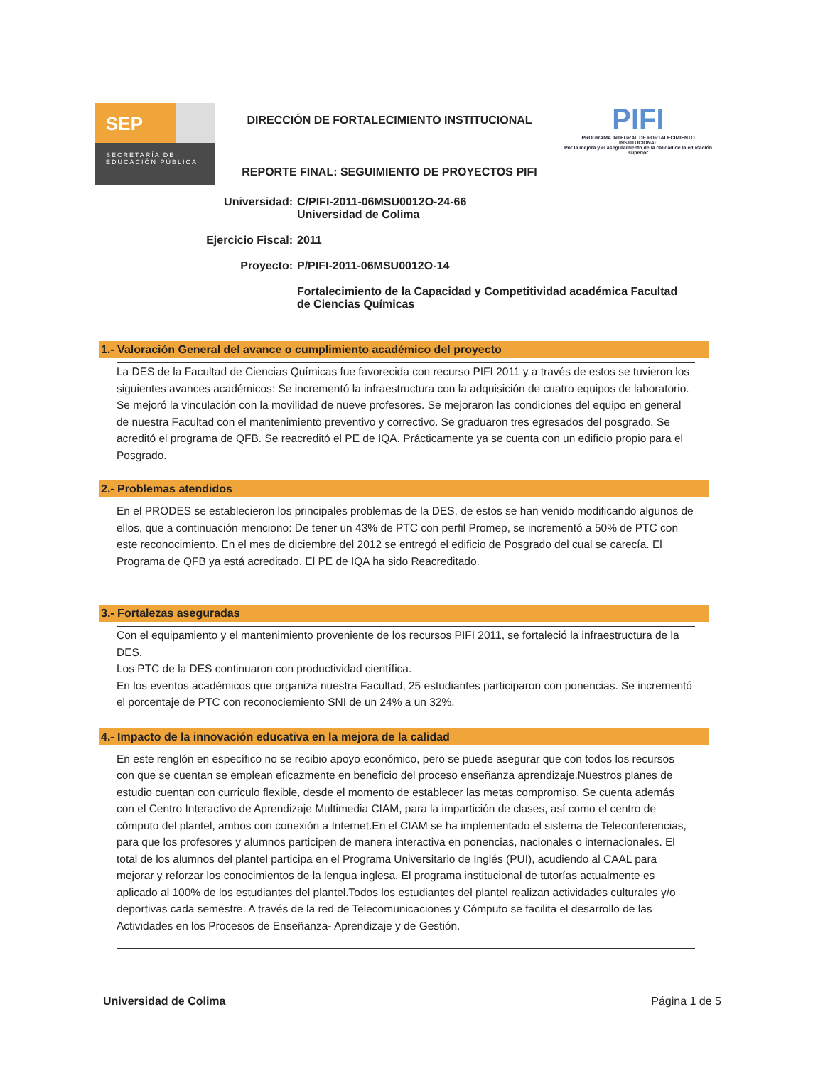SEP
SECRETARÍA DE EDUCACIÓN PÚBLICA
DIRECCIÓN DE FORTALECIMIENTO INSTITUCIONAL
REPORTE FINAL: SEGUIMIENTO DE PROYECTOS PIFI
PIFI
PROGRAMA INTEGRAL DE FORTALECIMIENTO INSTITUCIONAL
Por la mejora y el aseguramiento de la calidad de la educación superior
Universidad: C/PIFI-2011-06MSU0012O-24-66
Universidad de Colima
Ejercicio Fiscal: 2011
Proyecto: P/PIFI-2011-06MSU0012O-14
Fortalecimiento de la Capacidad y Competitividad académica Facultad de Ciencias Químicas
1.- Valoración General del avance o cumplimiento académico del proyecto
La DES de la Facultad de Ciencias Químicas fue favorecida con recurso PIFI 2011 y a través de estos se tuvieron los siguientes avances académicos: Se incrementó la infraestructura con la adquisición de cuatro equipos de laboratorio. Se mejoró la vinculación con la movilidad de nueve profesores. Se mejoraron las condiciones del equipo en general de nuestra Facultad con el mantenimiento preventivo y correctivo. Se graduaron tres egresados del posgrado. Se acreditó el programa de QFB. Se reacreditó el PE de IQA. Prácticamente ya se cuenta con un edificio propio para el Posgrado.
2.- Problemas atendidos
En el PRODES se establecieron los principales problemas de la DES, de estos se han venido modificando algunos de ellos, que a continuación menciono: De tener un 43% de PTC con perfil Promep, se incrementó a 50% de PTC con este reconocimiento. En el mes de diciembre del 2012 se entregó el edificio de Posgrado del cual se carecía. El Programa de QFB ya está acreditado. El PE de IQA ha sido Reacreditado.
3.- Fortalezas aseguradas
Con el equipamiento y el mantenimiento proveniente de los recursos PIFI 2011, se fortaleció la infraestructura de la DES.
Los PTC de la DES continuaron con productividad científica.
En los eventos académicos que organiza nuestra Facultad, 25 estudiantes participaron con ponencias. Se incrementó el porcentaje de PTC con reconociemiento SNI de un 24% a un 32%.
4.- Impacto de la innovación educativa en la mejora de la calidad
En este renglón en específico no se recibio apoyo económico, pero se puede asegurar que con todos los recursos con que se cuentan se emplean eficazmente en beneficio del proceso enseñanza aprendizaje.Nuestros planes de estudio cuentan con curriculo flexible, desde el momento de establecer las metas compromiso. Se cuenta además con el Centro Interactivo de Aprendizaje Multimedia CIAM, para la impartición de clases, así como el centro de cómputo del plantel, ambos con conexión a Internet.En el CIAM se ha implementado el sistema de Teleconferencias, para que los profesores y alumnos participen de manera interactiva en ponencias, nacionales o internacionales. El total de los alumnos del plantel participa en el Programa Universitario de Inglés (PUI), acudiendo al CAAL para mejorar y reforzar los conocimientos de la lengua inglesa. El programa institucional de tutorías actualmente es aplicado al 100% de los estudiantes del plantel.Todos los estudiantes del plantel realizan actividades culturales y/o deportivas cada semestre. A través de la red de Telecomunicaciones y Cómputo se facilita el desarrollo de las Actividades en los Procesos de Enseñanza- Aprendizaje y de Gestión.
Universidad de Colima Página 1 de 5